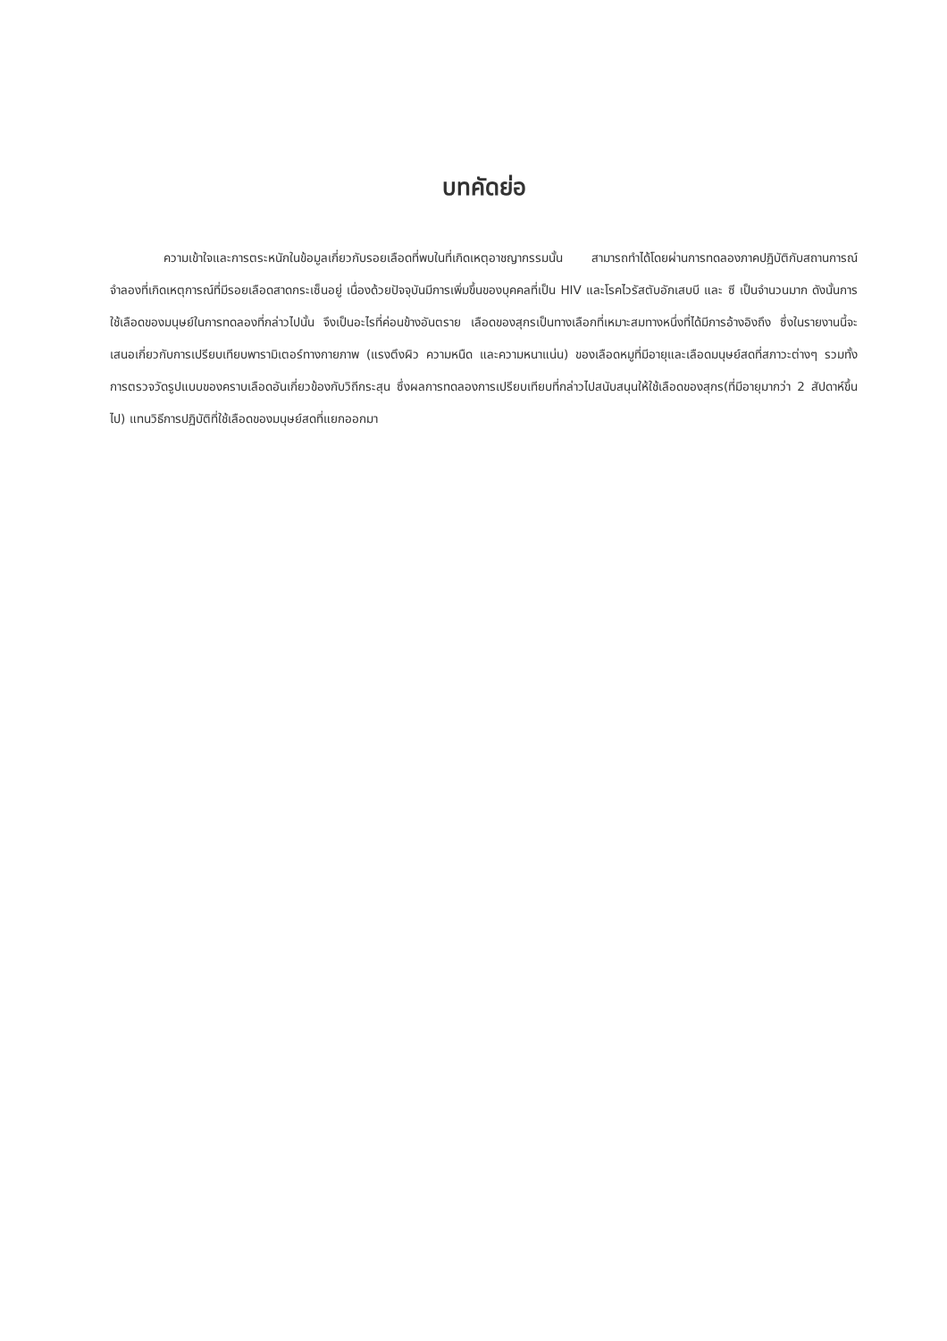บทคัดย่อ
ความเข้าใจและการตระหนักในข้อมูลเกี่ยวกับรอยเลือดที่พบในที่เกิดเหตุอาชญากรรมนั้น สามารถทำได้โดยผ่านการทดลองภาคปฏิบัติกับสถานการณ์จำลองที่เกิดเหตุการณ์ที่มีรอยเลือดสาดกระเซ็นอยู่ เนื่องด้วยปัจจุบันมีการเพิ่มขึ้นของบุคคลที่เป็น HIV และโรคไวรัสตับอักเสบบี และ ซี เป็นจำนวนมาก ดังนั้นการใช้เลือดของมนุษย์ในการทดลองที่กล่าวไปนั้น จึงเป็นอะไรที่ค่อนข้างอันตราย เลือดของสุกรเป็นทางเลือกที่เหมาะสมทางหนึ่งที่ได้มีการอ้างอิงถึง ซึ่งในรายงานนี้จะเสนอเกี่ยวกับการเปรียบเทียบพารามิเตอร์ทางกายภาพ (แรงตึงผิว ความหนืด และความหนาแน่น) ของเลือดหมูที่มีอายุและเลือดมนุษย์สดที่สภาวะต่างๆ รวมทั้งการตรวจวัดรูปแบบของคราบเลือดอันเกี่ยวข้องกับวิถีกระสุน ซึ่งผลการทดลองการเปรียบเทียบที่กล่าวไปสนับสนุนให้ใช้เลือดของสุกร(ที่มีอายุมากว่า 2 สัปดาห์ขึ้นไป) แทนวิธีการปฏิบัติที่ใช้เลือดของมนุษย์สดที่แยกออกมา